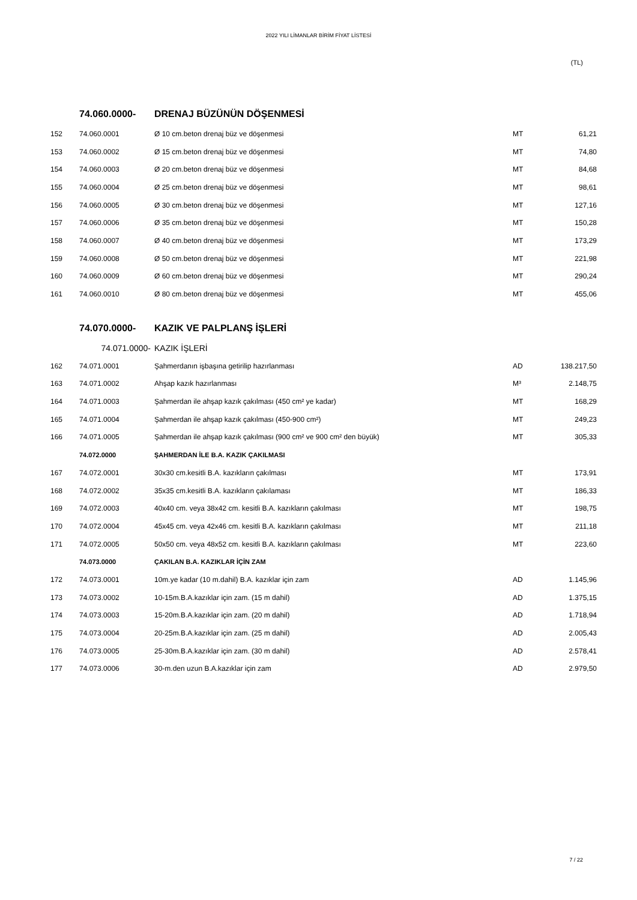2022 YILI LİMANLAR BİRİM FİYAT LİSTESİ
(TL)
| | 74.060.0000- | DRENAJ BÜZÜNÜN DÖŞENMESİ | | |
| 152 | 74.060.0001 | Ø 10 cm.beton drenaj büz ve döşenmesi | MT | 61,21 |
| 153 | 74.060.0002 | Ø 15 cm.beton drenaj büz ve döşenmesi | MT | 74,80 |
| 154 | 74.060.0003 | Ø 20 cm.beton drenaj büz ve döşenmesi | MT | 84,68 |
| 155 | 74.060.0004 | Ø 25 cm.beton drenaj büz ve döşenmesi | MT | 98,61 |
| 156 | 74.060.0005 | Ø 30 cm.beton drenaj büz ve döşenmesi | MT | 127,16 |
| 157 | 74.060.0006 | Ø 35 cm.beton drenaj büz ve döşenmesi | MT | 150,28 |
| 158 | 74.060.0007 | Ø 40 cm.beton drenaj büz ve döşenmesi | MT | 173,29 |
| 159 | 74.060.0008 | Ø 50 cm.beton drenaj büz ve döşenmesi | MT | 221,98 |
| 160 | 74.060.0009 | Ø 60 cm.beton drenaj büz ve döşenmesi | MT | 290,24 |
| 161 | 74.060.0010 | Ø 80 cm.beton drenaj büz ve döşenmesi | MT | 455,06 |
| | 74.070.0000- | KAZIK VE PALPLANŞ İŞLERİ | | |
| | 74.071.0000- | KAZIK İŞLERİ | | |
| 162 | 74.071.0001 | Şahmerdanın işbaşına getirilip hazırlanması | AD | 138.217,50 |
| 163 | 74.071.0002 | Ahşap kazık hazırlanması | M³ | 2.148,75 |
| 164 | 74.071.0003 | Şahmerdan ile ahşap kazık çakılması (450 cm² ye kadar) | MT | 168,29 |
| 165 | 74.071.0004 | Şahmerdan ile ahşap kazık çakılması (450-900 cm²) | MT | 249,23 |
| 166 | 74.071.0005 | Şahmerdan ile ahşap kazık çakılması (900 cm² ve 900 cm² den büyük) | MT | 305,33 |
| | 74.072.0000 | ŞAHMERDAN İLE B.A. KAZIK ÇAKILMASI | | |
| 167 | 74.072.0001 | 30x30 cm.kesitli B.A. kazıkların çakılması | MT | 173,91 |
| 168 | 74.072.0002 | 35x35 cm.kesitli B.A. kazıkların çakılaması | MT | 186,33 |
| 169 | 74.072.0003 | 40x40 cm. veya 38x42 cm. kesitli B.A. kazıkların çakılması | MT | 198,75 |
| 170 | 74.072.0004 | 45x45 cm. veya 42x46 cm. kesitli B.A. kazıkların çakılması | MT | 211,18 |
| 171 | 74.072.0005 | 50x50 cm. veya 48x52 cm. kesitli B.A. kazıkların çakılması | MT | 223,60 |
| | 74.073.0000 | ÇAKILAN B.A. KAZIKLAR İÇİN ZAM | | |
| 172 | 74.073.0001 | 10m.ye kadar (10 m.dahil) B.A. kazıklar için zam | AD | 1.145,96 |
| 173 | 74.073.0002 | 10-15m.B.A.kazıklar için zam. (15 m dahil) | AD | 1.375,15 |
| 174 | 74.073.0003 | 15-20m.B.A.kazıklar için zam. (20 m dahil) | AD | 1.718,94 |
| 175 | 74.073.0004 | 20-25m.B.A.kazıklar için zam. (25 m dahil) | AD | 2.005,43 |
| 176 | 74.073.0005 | 25-30m.B.A.kazıklar için zam. (30 m dahil) | AD | 2.578,41 |
| 177 | 74.073.0006 | 30-m.den uzun B.A.kazıklar için zam | AD | 2.979,50 |
7 / 22